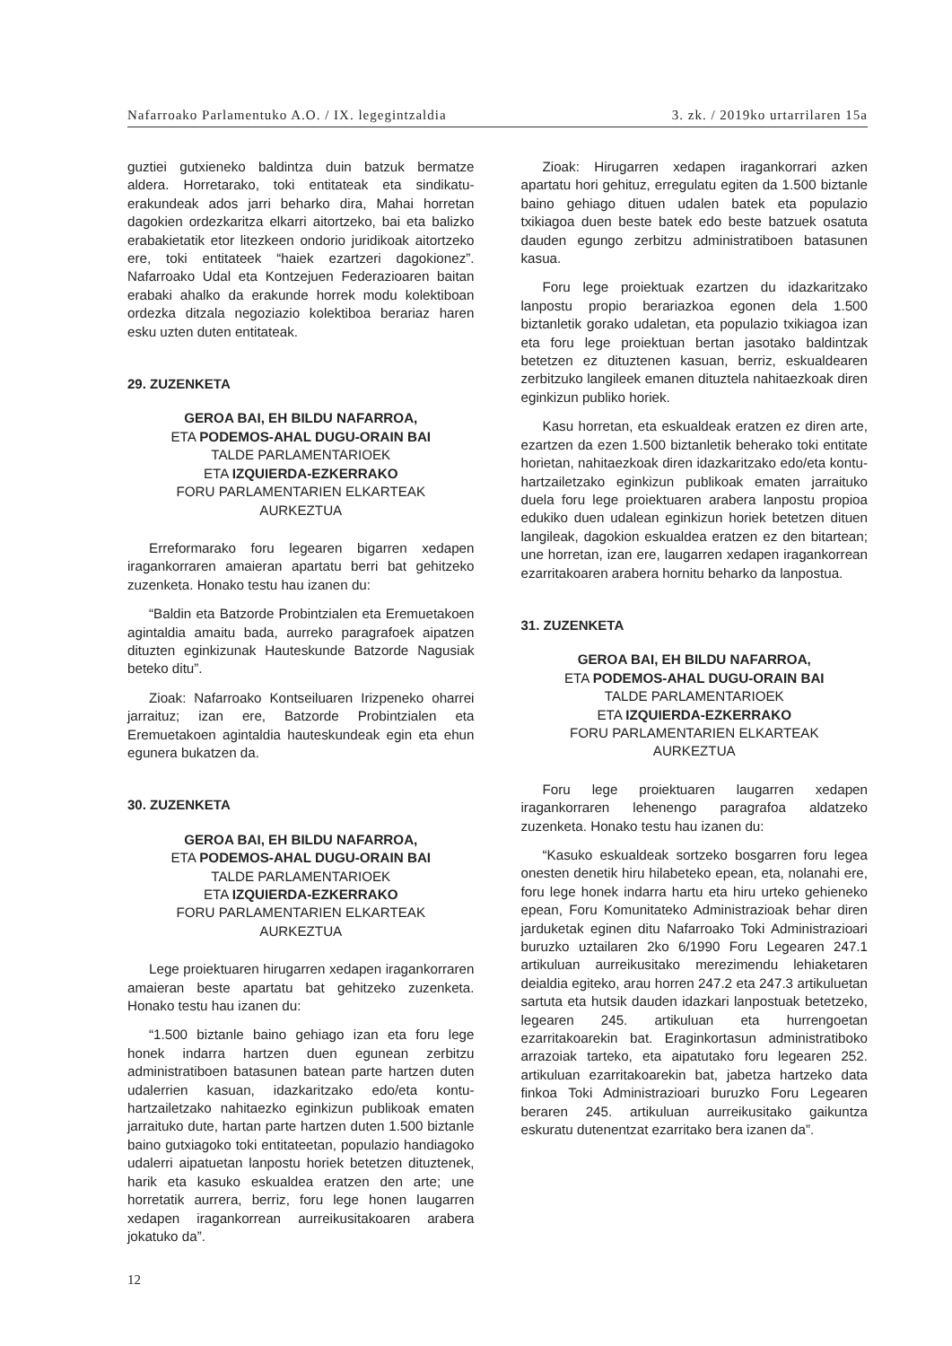Nafarroako Parlamentuko A.O. / IX. legegintzaldia 3. zk. / 2019ko urtarrilaren 15a
guztiei gutxieneko baldintza duin batzuk bermatze aldera. Horretarako, toki entitateak eta sindikatu-erakundeak ados jarri beharko dira, Mahai horretan dagokien ordezkaritza elkarri aitortzeko, bai eta balizko erabakietatik etor litezkeen ondorio juridikoak aitortzeko ere, toki entitateek “haiek ezartzeri dagokionez”. Nafarroako Udal eta Kontzejuen Federazioaren baitan erabaki ahalko da erakunde horrek modu kolektiboan ordezka ditzala negoziazio kolektiboa berariaz haren esku uzten duten entitateak.
29. ZUZENKETA
GEROA BAI, EH BILDU NAFARROA,
ETA PODEMOS-AHAL DUGU-ORAIN BAI
TALDE PARLAMENTARIOEK
ETA IZQUIERDA-EZKERRAKO
FORU PARLAMENTARIEN ELKARTEAK
AURKEZTUA
Erreformarako foru legearen bigarren xedapen iragankorraren amaieran apartatu berri bat gehitzeko zuzenketa. Honako testu hau izanen du:
“Baldin eta Batzorde Probintzialen eta Eremuetakoen agintaldia amaitu bada, aurreko paragrafoek aipatzen dituzten eginkizunak Hauteskunde Batzorde Nagusiak beteko ditu”.
Zioak: Nafarroako Kontseiluaren Irizpeneko oharrei jarraituz; izan ere, Batzorde Probintzialen eta Eremuetakoen agintaldia hauteskundeak egin eta ehun egunera bukatzen da.
30. ZUZENKETA
GEROA BAI, EH BILDU NAFARROA,
ETA PODEMOS-AHAL DUGU-ORAIN BAI
TALDE PARLAMENTARIOEK
ETA IZQUIERDA-EZKERRAKO
FORU PARLAMENTARIEN ELKARTEAK
AURKEZTUA
Lege proiektuaren hirugarren xedapen iragankorraren amaieran beste apartatu bat gehitzeko zuzenketa. Honako testu hau izanen du:
“1.500 biztanle baino gehiago izan eta foru lege honek indarra hartzen duen egunean zerbitzu administratiboen batasunen batean parte hartzen duten udalerrien kasuan, idazkaritzako edo/eta kontu-hartzailetzako nahitaezko eginkizun publikoak ematen jarraituko dute, hartan parte hartzen duten 1.500 biztanle baino gutxiagoko toki entitateetan, populazio handiagoko udalerri aipatuetan lanpostu horiek betetzen dituztenek, harik eta kasuko eskualdea eratzen den arte; une horretatik aurrera, berriz, foru lege honen laugarren xedapen iragankorrean aurreikusitakoaren arabera jokatuko da”.
Zioak: Hirugarren xedapen iragankorrari azken apartatu hori gehituz, erregulatu egiten da 1.500 biztanle baino gehiago dituen udalen batek eta populazio txikiagoa duen beste batek edo beste batzuek osatuta dauden egungo zerbitzu administratiboen batasunen kasua.
Foru lege proiektuak ezartzen du idazkaritzako lanpostu propio berariazkoa egonen dela 1.500 biztanletik gorako udaletan, eta populazio txikiagoa izan eta foru lege proiektuan bertan jasotako baldintzak betetzen ez dituztenen kasuan, berriz, eskualdearen zerbitzuko langileek emanen dituztela nahitaezkoak diren eginkizun publiko horiek.
Kasu horretan, eta eskualdeak eratzen ez diren arte, ezartzen da ezen 1.500 biztanletik beherako toki entitate horietan, nahitaezkoak diren idazkaritzako edo/eta kontu-hartzailetzako eginkizun publikoak ematen jarraituko duela foru lege proiektuaren arabera lanpostu propioa edukiko duen udalean eginkizun horiek betetzen dituen langileak, dagokion eskualdea eratzen ez den bitartean; une horretan, izan ere, laugarren xedapen iragankorrean ezarritakoaren arabera hornitu beharko da lanpostua.
31. ZUZENKETA
GEROA BAI, EH BILDU NAFARROA,
ETA PODEMOS-AHAL DUGU-ORAIN BAI
TALDE PARLAMENTARIOEK
ETA IZQUIERDA-EZKERRAKO
FORU PARLAMENTARIEN ELKARTEAK
AURKEZTUA
Foru lege proiektuaren laugarren xedapen iragankorraren lehenengo paragrafoa aldatzeko zuzenketa. Honako testu hau izanen du:
“Kasuko eskualdeak sortzeko bosgarren foru legea onesten denetik hiru hilabeteko epean, eta, nolanahi ere, foru lege honek indarra hartu eta hiru urteko gehieneko epean, Foru Komunitateko Administrazioak behar diren jarduketak eginen ditu Nafarroako Toki Administrazioari buruzko uztailaren 2ko 6/1990 Foru Legearen 247.1 artikuluan aurreikusitako merezimendu lehiaketaren deialdia egiteko, arau horren 247.2 eta 247.3 artikuluetan sartuta eta hutsik dauden idazkari lanpostuak betetzeko, legearen 245. artikuluan eta hurrengoetan ezarritakoarekin bat. Eraginkortasun administratiboko arrazoiak tarteko, eta aipatutako foru legearen 252. artikuluan ezarritakoarekin bat, jabetza hartzeko data finkoa Toki Administrazioari buruzko Foru Legearen beraren 245. artikuluan aurreikusitako gaikuntza eskuratu dutenentzat ezarritako bera izanen da”.
12